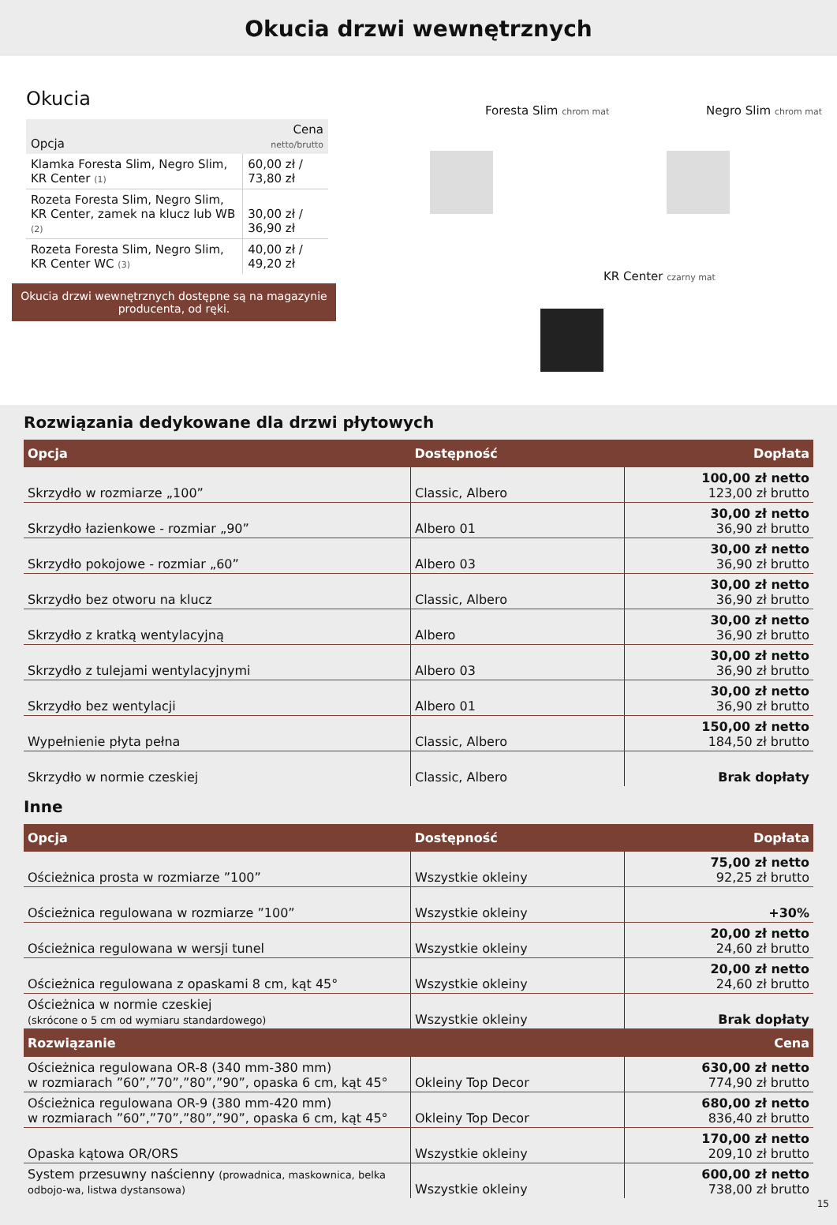Okucia drzwi wewnętrznych
Okucia
| Opcja | Cena netto/brutto |
| --- | --- |
| Klamka Foresta Slim, Negro Slim, KR Center (1) | 60,00 zł / 73,80 zł |
| Rozeta Foresta Slim, Negro Slim, KR Center, zamek na klucz lub WB (2) | 30,00 zł / 36,90 zł |
| Rozeta Foresta Slim, Negro Slim, KR Center WC (3) | 40,00 zł / 49,20 zł |
Okucia drzwi wewnętrznych dostępne są na magazynie producenta, od ręki.
Foresta Slim chrom mat Negro Slim chrom mat
KR Center czarny mat
Rozwiązania dedykowane dla drzwi płytowych
| Opcja | Dostępność | Dopłata |
| --- | --- | --- |
| Skrzydło w rozmiarze „100” | Classic, Albero | 100,00 zł netto 123,00 zł brutto |
| Skrzydło łazienkowe - rozmiar „90” | Albero 01 | 30,00 zł netto 36,90 zł brutto |
| Skrzydło pokojowe - rozmiar „60” | Albero 03 | 30,00 zł netto 36,90 zł brutto |
| Skrzydło bez otworu na klucz | Classic, Albero | 30,00 zł netto 36,90 zł brutto |
| Skrzydło z kratką wentylacyjną | Albero | 30,00 zł netto 36,90 zł brutto |
| Skrzydło z tulejami wentylacyjnymi | Albero 03 | 30,00 zł netto 36,90 zł brutto |
| Skrzydło bez wentylacji | Albero 01 | 30,00 zł netto 36,90 zł brutto |
| Wypełnienie płyta pełna | Classic, Albero | 150,00 zł netto 184,50 zł brutto |
| Skrzydło w normie czeskiej | Classic, Albero | Brak dopłaty |
Inne
| Opcja | Dostępność | Dopłata |
| --- | --- | --- |
| Ościeżnica prosta w rozmiarze ”100” | Wszystkie okleiny | 75,00 zł netto 92,25 zł brutto |
| Ościeżnica regulowana w rozmiarze ”100” | Wszystkie okleiny | +30% |
| Ościeżnica regulowana w wersji tunel | Wszystkie okleiny | 20,00 zł netto 24,60 zł brutto |
| Ościeżnica regulowana z opaskami 8 cm, kąt 45° | Wszystkie okleiny | 20,00 zł netto 24,60 zł brutto |
| Ościeżnica w normie czeskiej (skrócone o 5 cm od wymiaru standardowego) | Wszystkie okleiny | Brak dopłaty |
| Rozwiązanie | | Cena |
| Ościeżnica regulowana OR-8 (340 mm-380 mm) w rozmiarach ”60”,”70”,”80”,”90”, opaska 6 cm, kąt 45° | Okleiny Top Decor | 630,00 zł netto 774,90 zł brutto |
| Ościeżnica regulowana OR-9 (380 mm-420 mm) w rozmiarach ”60”,”70”,”80”,”90”, opaska 6 cm, kąt 45° | Okleiny Top Decor | 680,00 zł netto 836,40 zł brutto |
| Opaska kątowa OR/ORS | Wszystkie okleiny | 170,00 zł netto 209,10 zł brutto |
| System przesuwny naścienny (prowadnica, maskownica, belka odbojo-wa, listwa dystansowa) | Wszystkie okleiny | 600,00 zł netto 738,00 zł brutto |
15